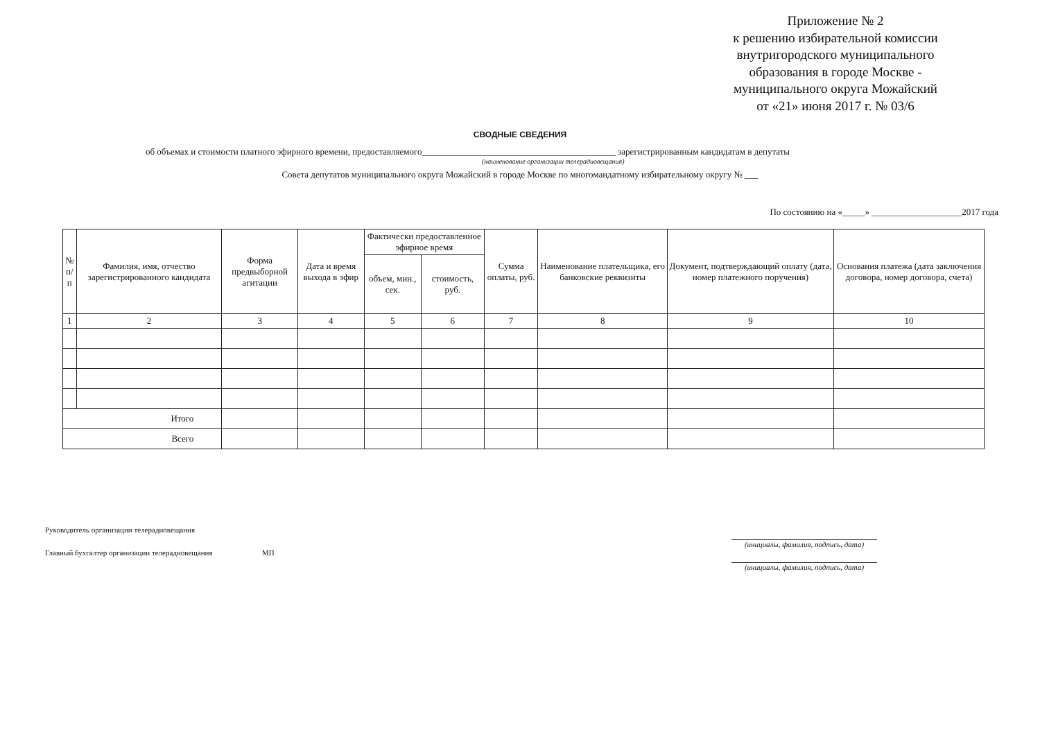Приложение № 2
к решению избирательной комиссии внутригородского муниципального образования в городе Москве - муниципального округа Можайский
от «21» июня 2017 г. № 03/6
СВОДНЫЕ СВЕДЕНИЯ
об объемах и стоимости платного эфирного времени, предоставляемого___________________________________________ зарегистрированным кандидатам в депутаты
(наименование организации телерадиовещания)
Совета депутатов муниципального округа Можайский в городе Москве по многомандатному избирательному округу № ___
По состоянию на «_____» ____________________2017 года
| № п/п | Фамилия, имя, отчество зарегистрированного кандидата | Форма предвыборной агитации | Дата и время выхода в эфир | Фактически предоставленное эфирное время | | Сумма оплаты, руб. | Наименование плательщика, его банковские реквизиты | Документ, подтверждающий оплату (дата, номер платежного поручения) | Основания платежа (дата заключения договора, номер договора, счета) |
| --- | --- | --- | --- | --- | --- | --- | --- | --- | --- |
| | | | | объем, мин., сек. | стоимость, руб. | | | | |
| 1 | 2 | 3 | 4 | 5 | 6 | 7 | 8 | 9 | 10 |
| Итого | | | | | | | | | |
| Всего | | | | | | | | | |
Руководитель организации телерадиовещания
(инициалы, фамилия, подпись, дата)
Главный бухгалтер организации телерадиовещания МП
(инициалы, фамилия, подпись, дата)